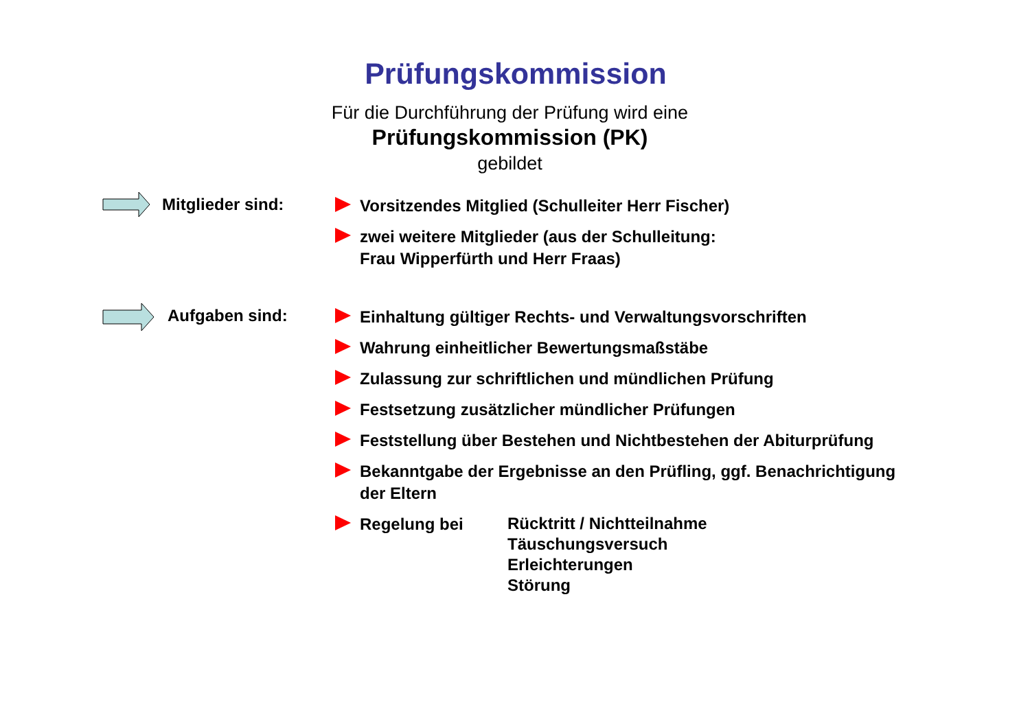Prüfungskommission
Für die Durchführung der Prüfung wird eine
Prüfungskommission (PK)
gebildet
Mitglieder sind:
Vorsitzendes Mitglied (Schulleiter Herr Fischer)
zwei weitere Mitglieder (aus der Schulleitung:
Frau Wipperfürth und Herr Fraas)
Aufgaben sind:
Einhaltung gültiger Rechts- und Verwaltungsvorschriften
Wahrung einheitlicher Bewertungsmaßstäbe
Zulassung zur schriftlichen und mündlichen Prüfung
Festsetzung zusätzlicher mündlicher Prüfungen
Feststellung über Bestehen und Nichtbestehen der Abiturprüfung
Bekanntgabe der Ergebnisse an den Prüfling, ggf. Benachrichtigung
der Eltern
Regelung bei
Rücktritt / Nichtteilnahme
Täuschungsversuch
Erleichterungen
Störung